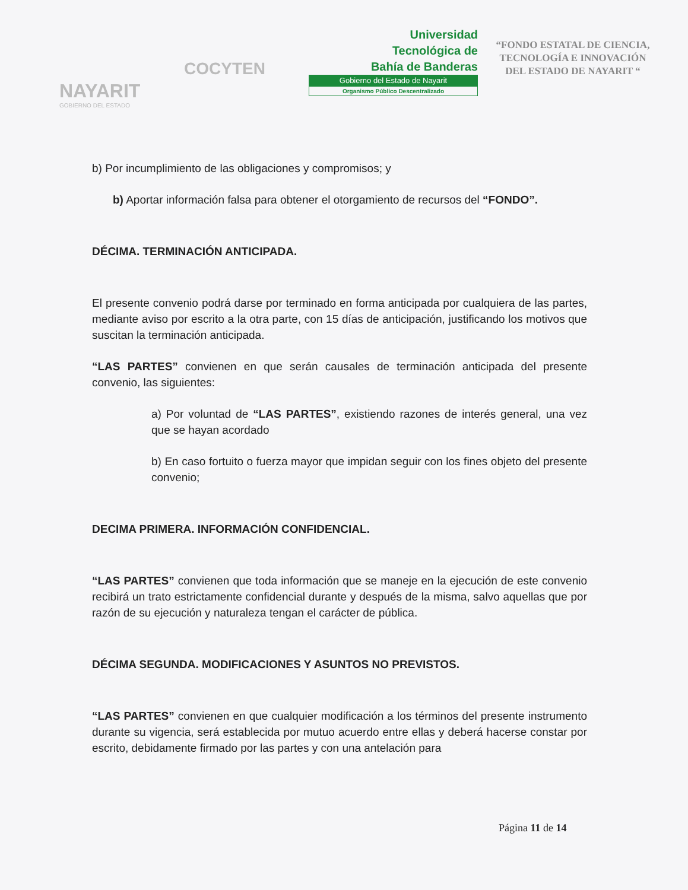NAYARIT
GOBIERNO DEL ESTADO
COCYTEN
Universidad
Tecnológica de
Bahía de Banderas
Gobierno del Estado de Nayarit
Organismo Público Descentralizado
“FONDO ESTATAL DE CIENCIA, TECNOLOGÍA E INNOVACIÓN DEL ESTADO DE NAYARIT “
b) Por incumplimiento de las obligaciones y compromisos; y
b) Aportar información falsa para obtener el otorgamiento de recursos del “FONDO”.
DÉCIMA. TERMINACIÓN ANTICIPADA.
El presente convenio podrá darse por terminado en forma anticipada por cualquiera de las partes, mediante aviso por escrito a la otra parte, con 15 días de anticipación, justificando los motivos que suscitan la terminación anticipada.
“LAS PARTES” convienen en que serán causales de terminación anticipada del presente convenio, las siguientes:
a) Por voluntad de “LAS PARTES”, existiendo razones de interés general, una vez que se hayan acordado
b) En caso fortuito o fuerza mayor que impidan seguir con los fines objeto del presente convenio;
DECIMA PRIMERA. INFORMACIÓN CONFIDENCIAL.
“LAS PARTES” convienen que toda información que se maneje en la ejecución de este convenio recibirá un trato estrictamente confidencial durante y después de la misma, salvo aquellas que por razón de su ejecución y naturaleza tengan el carácter de pública.
DÉCIMA SEGUNDA. MODIFICACIONES Y ASUNTOS NO PREVISTOS.
“LAS PARTES” convienen en que cualquier modificación a los términos del presente instrumento durante su vigencia, será establecida por mutuo acuerdo entre ellas y deberá hacerse constar por escrito, debidamente firmado por las partes y con una antelación para
Página 11 de 14